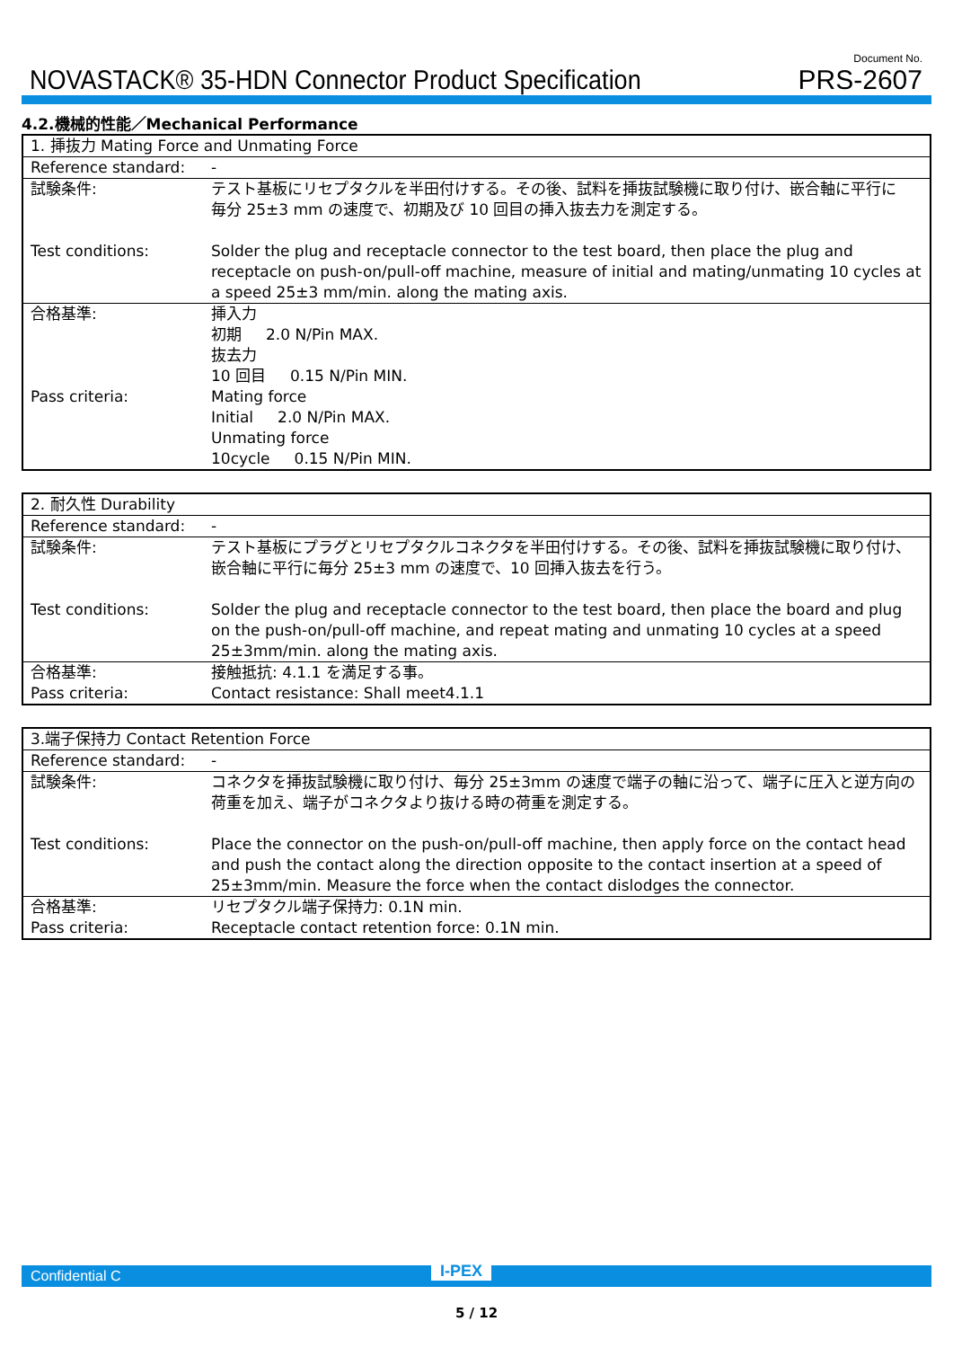NOVASTACK® 35-HDN Connector Product Specification
Document No.
PRS-2607
4.2.機械的性能／Mechanical Performance
| 1. 挿抜力 Mating Force and Unmating Force | |
| Reference standard: | - |
| 試験条件: Test conditions: | テスト基板にリセプタクルを半田付けする。その後、試料を挿抜試験機に取り付け、嵌合軸に平行に 毎分 25±3 mm の速度で、初期及び 10 回目の挿入抜去力を測定する。 Solder the plug and receptacle connector to the test board, then place the plug and receptacle on push-on/pull-off machine, measure of initial and mating/unmating 10 cycles at a speed 25±3 mm/min. along the mating axis. |
| 合格基準: Pass criteria: | 挿入力 初期 2.0 N/Pin MAX. 抜去力 10 回目 0.15 N/Pin MIN. Mating force Initial 2.0 N/Pin MAX. Unmating force 10cycle 0.15 N/Pin MIN. |
| 2. 耐久性 Durability | |
| Reference standard: | - |
| 試験条件: Test conditions: | テスト基板にプラグとリセプタクルコネクタを半田付けする。その後、試料を挿抜試験機に取り付け、嵌合軸に平行に毎分 25±3 mm の速度で、10 回挿入抜去を行う。 Solder the plug and receptacle connector to the test board, then place the board and plug on the push-on/pull-off machine, and repeat mating and unmating 10 cycles at a speed 25±3mm/min. along the mating axis. |
| 合格基準: Pass criteria: | 接触抵抗: 4.1.1 を満足する事。 Contact resistance: Shall meet4.1.1 |
| 3.端子保持力 Contact Retention Force | |
| Reference standard: | - |
| 試験条件: Test conditions: | コネクタを挿抜試験機に取り付け、毎分 25±3mm の速度で端子の軸に沿って、端子に圧入と逆方向の荷重を加え、端子がコネクタより抜ける時の荷重を測定する。 Place the connector on the push-on/pull-off machine, then apply force on the contact head and push the contact along the direction opposite to the contact insertion at a speed of 25±3mm/min. Measure the force when the contact dislodges the connector. |
| 合格基準: Pass criteria: | リセプタクル端子保持力: 0.1N min. Receptacle contact retention force: 0.1N min. |
Confidential C I-PEX
5 / 12